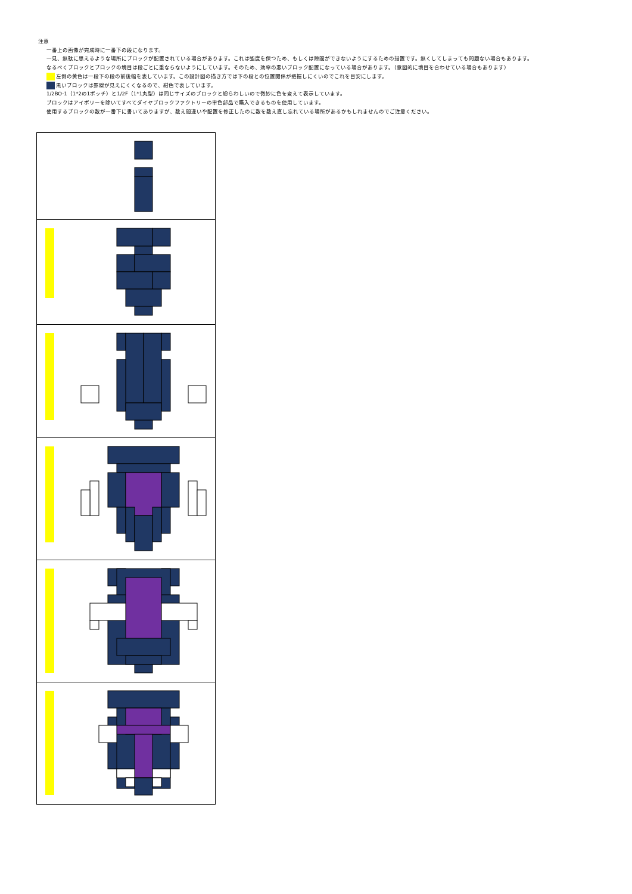注意
一番上の画像が完成時に一番下の段になります。
一見、無駄に思えるような場所にブロックが配置されている場合があります。これは強度を保つため、もしくは隙間ができないようにするための措置です。無くしてしまっても問題ない場合もあります。
なるべくブロックとブロックの境目は段ごとに重ならないようにしています。そのため、効率の悪いブロック配置になっている場合があります。（意図的に境目を合わせている場合もあります）
左側の黄色は一段下の段の前後幅を表しています。この設計図の描き方では下の段との位置関係が把握しにくいのでこれを目安にします。
黒いブロックは罫線が見えにくくなるので、紺色で表しています。
1/2BO-1（1*2の1ポッチ）と1/2F（1*1丸型）は同じサイズのブロックと紛らわしいので微妙に色を変えて表示しています。
ブロックはアイボリーを除いてすべてダイヤブロックファクトリーの単色部品で購入できるものを使用しています。
使用するブロックの数が一番下に書いてありますが、数え間違いや配置を修正したのに数を数え直し忘れている場所があるかもしれませんのでご注意ください。